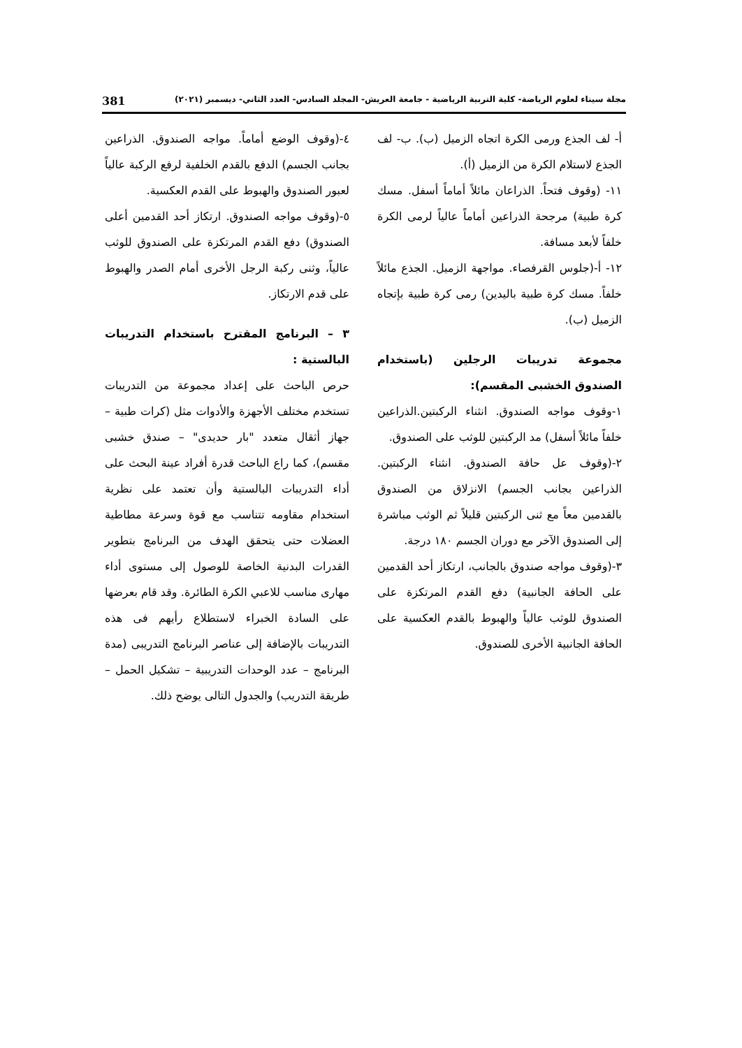مجلة سيناء لعلوم الرياضة- كلية التربية الرياضية - جامعة العريش- المجلد السادس- العدد الثاني- ديسمبر (٢٠٢١) 381
أ- لف الجذع ورمى الكرة اتجاه الزميل (ب). ب- لف الجذع لاستلام الكرة من الزميل (أ).
١١- (وقوف فتحاً. الذراعان مائلاً أماماً أسفل. مسك كرة طبية) مرجحة الذراعين أماماً عالياً لرمى الكرة خلفاً لأبعد مسافة.
١٢- أ-(جلوس القرفصاء. مواجهة الزميل. الجذع مائلاً خلفاً. مسك كرة طبية باليدين) رمى كرة طبية بإتجاه الزميل (ب).
مجموعة تدريبات الرجلين (باستخدام الصندوق الخشبى المقسم):
١-وقوف مواجه الصندوق. انثناء الركبتين.الذراعين خلفاً مائلاً أسفل) مد الركبتين للوثب على الصندوق.
٢-(وقوف عل حافة الصندوق. انثناء الركبتين. الذراعين بجانب الجسم) الانزلاق من الصندوق بالقدمين معاً مع ثنى الركبتين قليلاً ثم الوثب مباشرة إلى الصندوق الآخر مع دوران الجسم ١٨٠ درجة.
٣-(وقوف مواجه صندوق بالجانب، ارتكاز أحد القدمين على الحافة الجانبية) دفع القدم المرتكزة على الصندوق للوثب عالياً والهبوط بالقدم العكسية على الحافة الجانبية الأخرى للصندوق.
٤-(وقوف الوضع أماماً. مواجه الصندوق. الذراعين بجانب الجسم) الدفع بالقدم الخلفية لرفع الركبة عالياً لعبور الصندوق والهبوط على القدم العكسية.
٥-(وقوف مواجه الصندوق. ارتكاز أحد القدمين أعلى الصندوق) دفع القدم المرتكزة على الصندوق للوثب عالياً، وثنى ركبة الرجل الأخرى أمام الصدر والهبوط على قدم الارتكاز.
٣ – البرنامج المقترح باستخدام التدريبات البالستية :
حرص الباحث على إعداد مجموعة من التدريبات تستخدم مختلف الأجهزة والأدوات مثل (كرات طبية – جهاز أثقال متعدد "بار حديدى" – صندق خشبى مقسم)، كما راع الباحث قدرة أفراد عينة البحث على أداء التدريبات البالستية وأن تعتمد على نظرية استخدام مقاومه تتناسب مع قوة وسرعة مطاطية العضلات حتى يتحقق الهدف من البرنامج بتطوير القدرات البدنية الخاصة للوصول إلى مستوى أداء مهارى مناسب للاعبي الكرة الطائرة. وقد قام بعرضها على السادة الخبراء لاستطلاع رأيهم فى هذه التدريبات بالإضافة إلى عناصر البرنامج التدريبى (مدة البرنامج – عدد الوحدات التدريبية – تشكيل الحمل – طريقة التدريب) والجدول التالى يوضح ذلك.